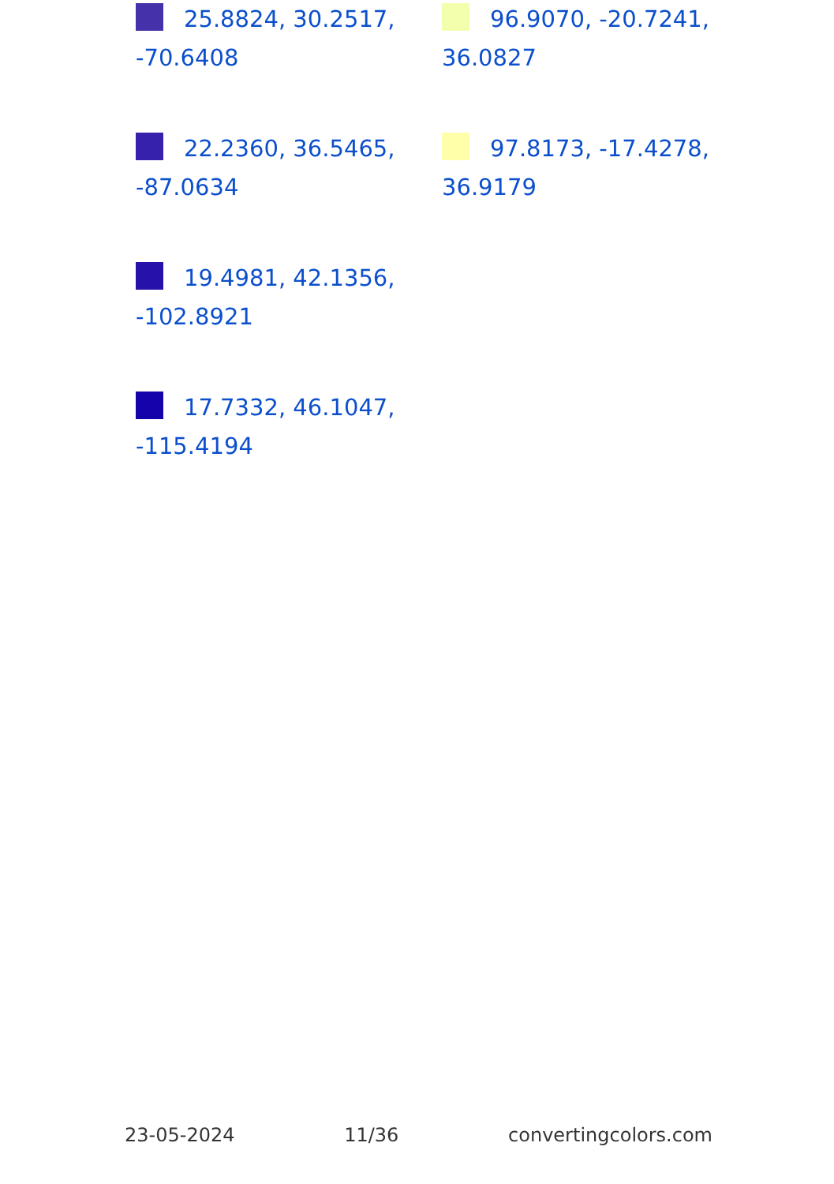25.8824, 30.2517, -70.6408
22.2360, 36.5465, -87.0634
19.4981, 42.1356, -102.8921
17.7332, 46.1047, -115.4194
96.9070, -20.7241, 36.0827
97.8173, -17.4278, 36.9179
23-05-2024 11/36 convertingcolors.com